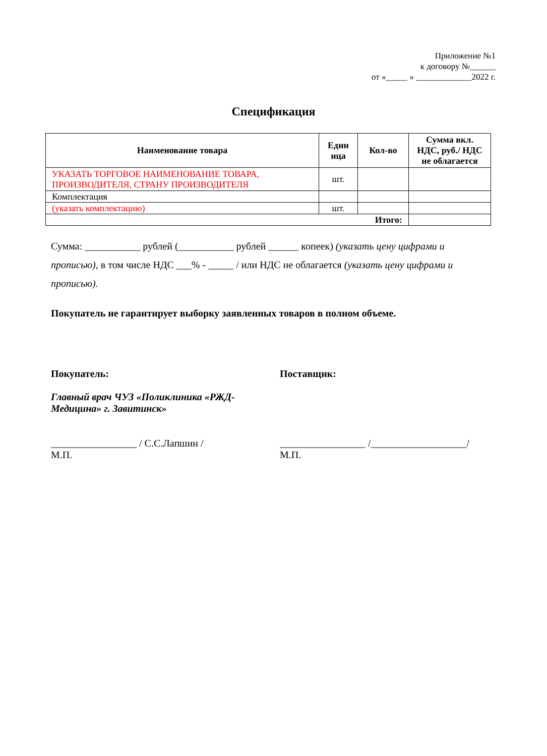Приложение №1
к договору №______
от «_____ » _____________2022 г.
Спецификация
| Наименование товара | Един ица | Кол-во | Сумма вкл. НДС, руб./ НДС не облагается |
| --- | --- | --- | --- |
| УКАЗАТЬ ТОРГОВОЕ НАИМЕНОВАНИЕ ТОВАРА, ПРОИЗВОДИТЕЛЯ, СТРАНУ ПРОИЗВОДИТЕЛЯ | шт. | | |
| Комплектация | | | |
| (указать комплектацию) | шт. | | |
| Итого: | | | |
Сумма: ___________ рублей (___________ рублей ______ копеек) (указать цену цифрами и прописью), в том числе НДС ___% - _____ / или НДС не облагается (указать цену цифрами и прописью).
Покупатель не гарантирует выборку заявленных товаров в полном объеме.
Покупатель:
Главный врач ЧУЗ «Поликлиника «РЖД-Медицина» г. Завитинск»
_________________ / С.С.Лапшин /
М.П.
Поставщик:
_________________ /___________________/
М.П.